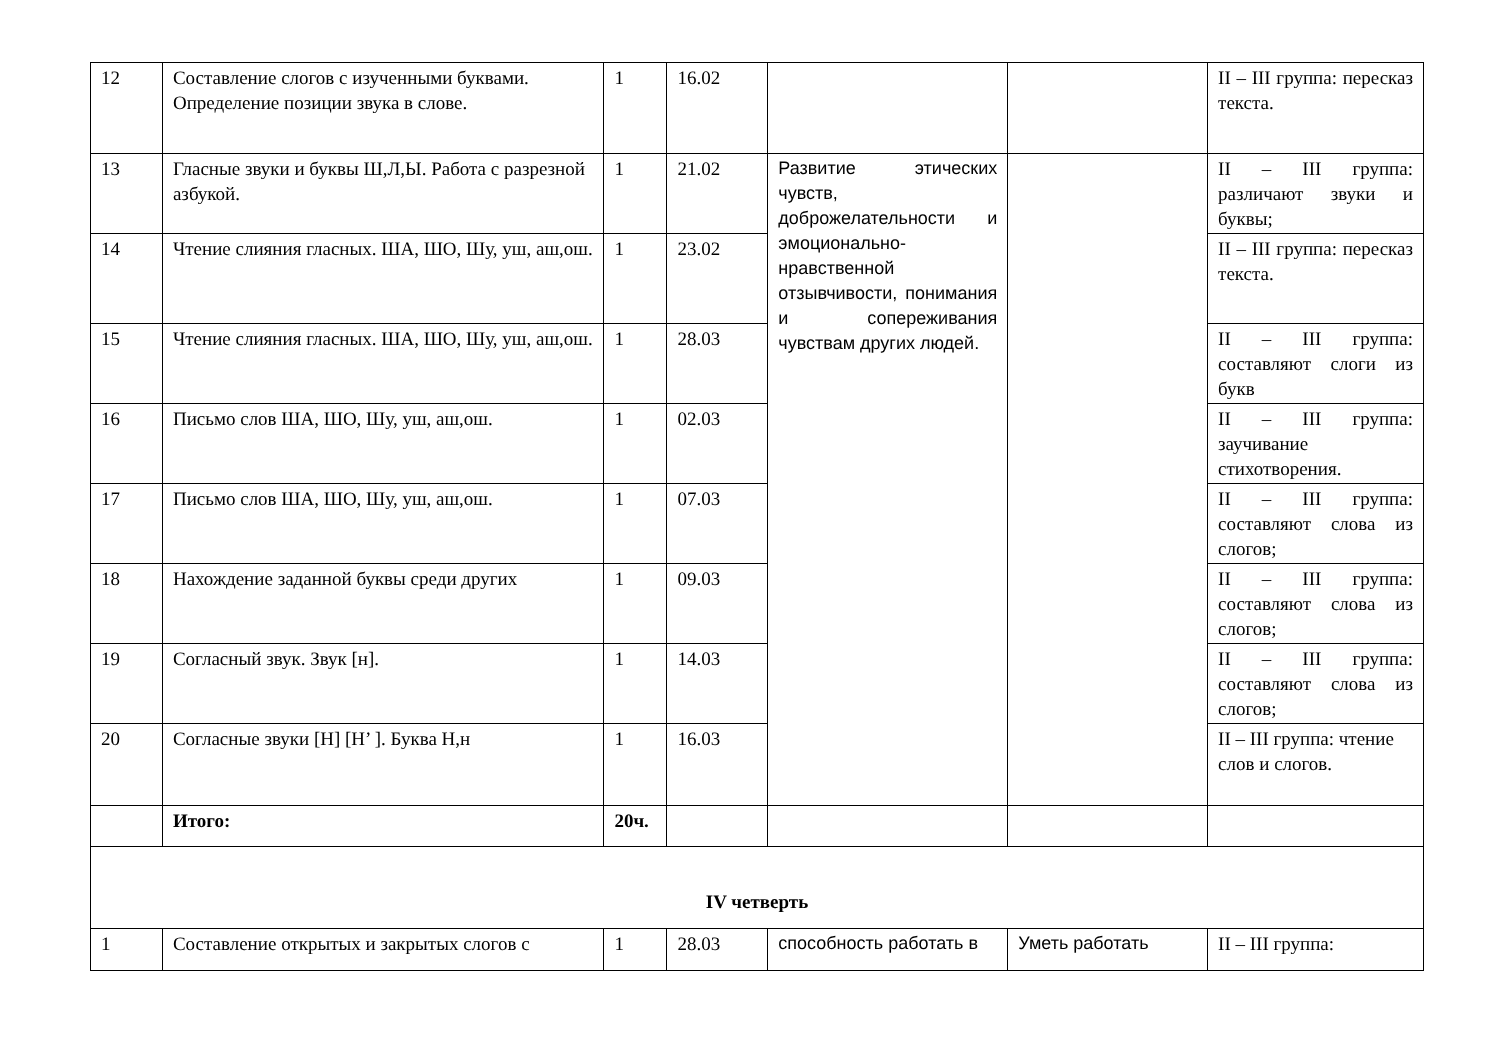| 12 | Составление слогов с изученными буквами. Определение позиции звука в слове. | 1 | 16.02 | | | II – III группа: пересказ текста. |
| 13 | Гласные звуки и буквы Ш,Л,Ы. Работа с разрезной азбукой. | 1 | 21.02 | Развитие этических чувств, доброжелательности и эмоционально-нравственной отзывчивости, понимания и сопереживания чувствам других людей. | | II – III группа: различают звуки и буквы; |
| 14 | Чтение слияния гласных. ША, ШО, Шу, уш, аш,ош. | 1 | 23.02 | | | II – III группа: пересказ текста. |
| 15 | Чтение слияния гласных. ША, ШО, Шу, уш, аш,ош. | 1 | 28.03 | | | II – III группа: составляют слоги из букв |
| 16 | Письмо слов ША, ШО, Шу, уш, аш,ош. | 1 | 02.03 | | | II – III группа: заучивание стихотворения. |
| 17 | Письмо слов ША, ШО, Шу, уш, аш,ош. | 1 | 07.03 | | | II – III группа: составляют слова из слогов; |
| 18 | Нахождение заданной буквы среди других | 1 | 09.03 | | | II – III группа: составляют слова из слогов; |
| 19 | Согласный звук. Звук [н]. | 1 | 14.03 | | | II – III группа: составляют слова из слогов; |
| 20 | Согласные звуки [Н] [Н’ ]. Буква Н,н | 1 | 16.03 | | | II – III группа: чтение слов и слогов. |
| | Итого: | 20ч. | | | | |
| IV четверть | | | | | | |
| 1 | Составление открытых и закрытых слогов с | 1 | 28.03 | способность работать в | Уметь работать | II – III группа: |